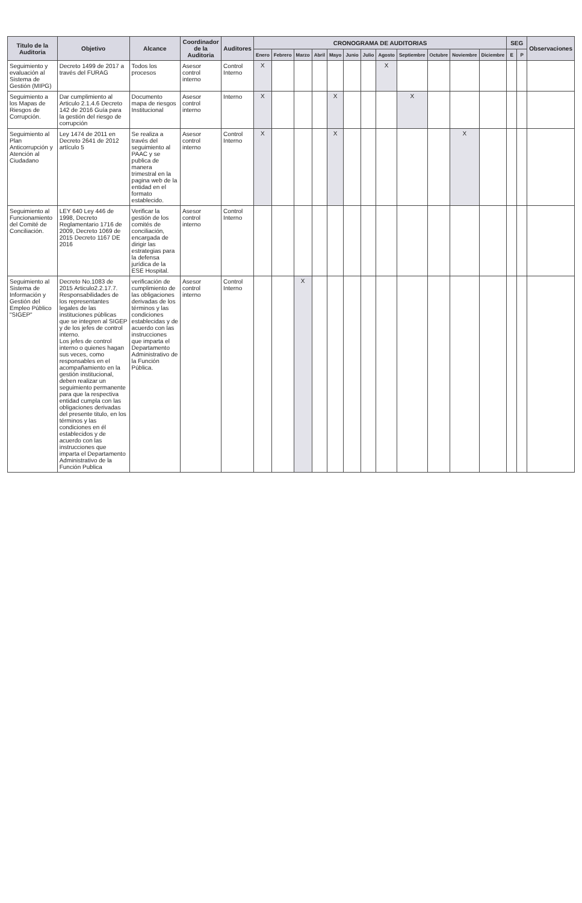| Titulo de la Auditoria | Objetivo | Alcance | Coordinador de la Auditoria | Auditores | CRONOGRAMA DE AUDITORIAS | | | | | | | | | | | | SEG | | Observaciones |
| --- | --- | --- | --- | --- | --- | --- | --- | --- | --- | --- | --- | --- | --- | --- | --- | --- | --- | --- | --- |
| | | | | | Enero | Febrero | Marzo | Abril | Mayo | Junio | Julio | Agosto | Septiembre | Octubre | Noviembre | Diciembre | E | P | |
| Seguimiento y evaluación al Sistema de Gestión (MIPG) | Decreto 1499 de 2017 a través del FURAG | Todos los procesos | Asesor control interno | Control Interno | X | | | | | | | X | | | | | | | |
| Seguimiento a los Mapas de Riesgos de Corrupción. | Dar cumplimiento al Articulo 2.1.4.6 Decreto 142 de 2016 Guía para la gestión del riesgo de corrupción | Documento mapa de riesgos Institucional | Asesor control interno | Interno | X | | | | X | | | | X | | | | | | |
| Seguimiento al Plan Anticorrupción y Atención al Ciudadano | Ley 1474 de 2011 en Decreto 2641 de 2012 artículo 5 | Se realiza a través del seguimiento al PAAC y se publica de manera trimestral en la pagina web de la entidad en el formato establecido. | Asesor control interno | Control Interno | X | | | | X | | | | | | X | | | | |
| Seguimiento al Funcionamiento del Comité de Conciliación. | LEY 640 Ley 446 de 1998, Decreto Reglamentario 1716 de 2009, Decreto 1069 de 2015 Decreto 1167 DE 2016 | Verificar la gestión de los comités de conciliación, encargada de dirigir las estrategias para la defensa jurídica de la ESE Hospital. | Asesor control interno | Control Interno | | | | | | | | | | | | | | | |
| Seguimiento al Sistema de Información y Gestión del Empleo Público "SIGEP" | Decreto No.1083 de 2015 Articulo2.2.17.7. Responsabilidades de los representantes legales de las instituciones públicas que se integren al SIGEP y de los jefes de control interno. Los jefes de control interno o quienes hagan sus veces, como responsables en el acompañamiento en la gestión institucional, deben realizar un seguimiento permanente para que la respectiva entidad cumpla con las obligaciones derivadas del presente titulo, en los términos y las condiciones en él establecidos y de acuerdo con las instrucciones que imparta el Departamento Administrativo de la Función Publica | verificación de cumplimiento de las obligaciones derivadas de los términos y las condiciones establecidas y de acuerdo con las instrucciones que imparta el Departamento Administrativo de la Función Pública. | Asesor control interno | Control Interno | | | X | | | | | | | | | | | | |